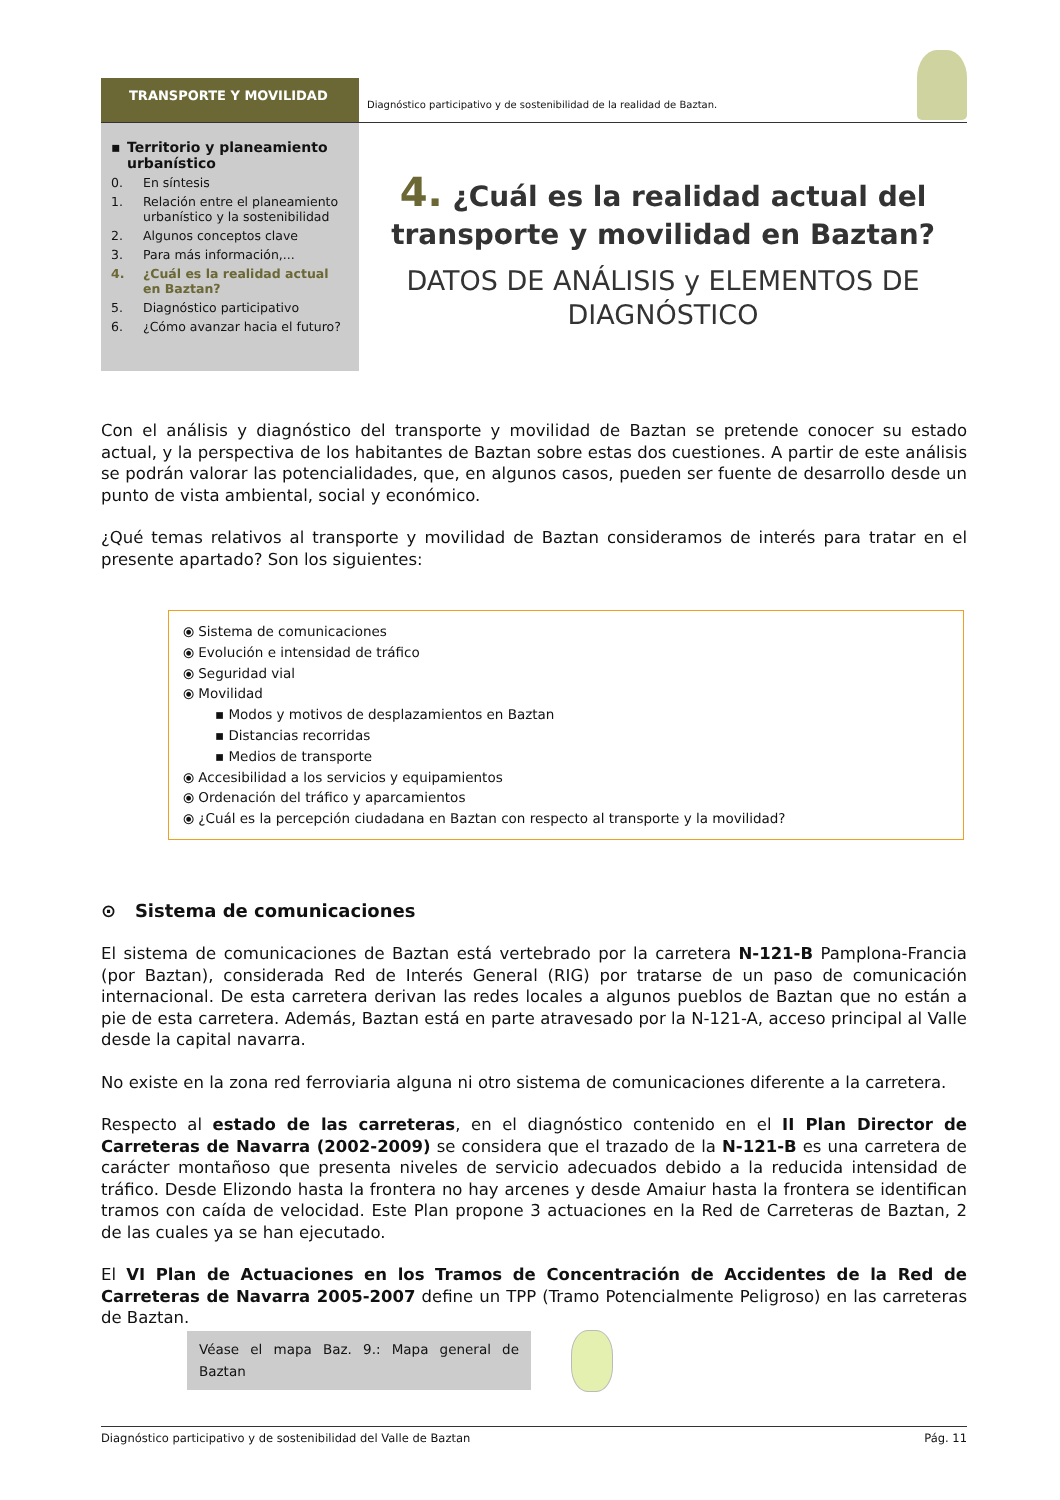TRANSPORTE Y MOVILIDAD
Diagnóstico participativo y de sostenibilidad de la realidad de Baztan.
▪ Territorio y planeamiento urbanístico
0. En síntesis
1. Relación entre el planeamiento urbanístico y la sostenibilidad
2. Algunos conceptos clave
3. Para más información,...
4. ¿Cuál es la realidad actual en Baztan?
5. Diagnóstico participativo
6. ¿Cómo avanzar hacia el futuro?
4. ¿Cuál es la realidad actual del transporte y movilidad en Baztan?
DATOS DE ANÁLISIS y ELEMENTOS DE DIAGNÓSTICO
Con el análisis y diagnóstico del transporte y movilidad de Baztan se pretende conocer su estado actual, y la perspectiva de los habitantes de Baztan sobre estas dos cuestiones. A partir de este análisis se podrán valorar las potencialidades, que, en algunos casos, pueden ser fuente de desarrollo desde un punto de vista ambiental, social y económico.
¿Qué temas relativos al transporte y movilidad de Baztan consideramos de interés para tratar en el presente apartado? Son los siguientes:
⦿ Sistema de comunicaciones
⦿ Evolución e intensidad de tráfico
⦿ Seguridad vial
⦿ Movilidad
▪ Modos y motivos de desplazamientos en Baztan
▪ Distancias recorridas
▪ Medios de transporte
⦿ Accesibilidad a los servicios y equipamientos
⦿ Ordenación del tráfico y aparcamientos
⦿ ¿Cuál es la percepción ciudadana en Baztan con respecto al transporte y la movilidad?
⊙ Sistema de comunicaciones
El sistema de comunicaciones de Baztan está vertebrado por la carretera N-121-B Pamplona-Francia (por Baztan), considerada Red de Interés General (RIG) por tratarse de un paso de comunicación internacional. De esta carretera derivan las redes locales a algunos pueblos de Baztan que no están a pie de esta carretera. Además, Baztan está en parte atravesado por la N-121-A, acceso principal al Valle desde la capital navarra.
No existe en la zona red ferroviaria alguna ni otro sistema de comunicaciones diferente a la carretera.
Respecto al estado de las carreteras, en el diagnóstico contenido en el II Plan Director de Carreteras de Navarra (2002-2009) se considera que el trazado de la N-121-B es una carretera de carácter montañoso que presenta niveles de servicio adecuados debido a la reducida intensidad de tráfico. Desde Elizondo hasta la frontera no hay arcenes y desde Amaiur hasta la frontera se identifican tramos con caída de velocidad. Este Plan propone 3 actuaciones en la Red de Carreteras de Baztan, 2 de las cuales ya se han ejecutado.
El VI Plan de Actuaciones en los Tramos de Concentración de Accidentes de la Red de Carreteras de Navarra 2005-2007 define un TPP (Tramo Potencialmente Peligroso) en las carreteras de Baztan.
Véase el mapa Baz. 9.: Mapa general de Baztan
Diagnóstico participativo y de sostenibilidad del Valle de Baztan Pág. 11